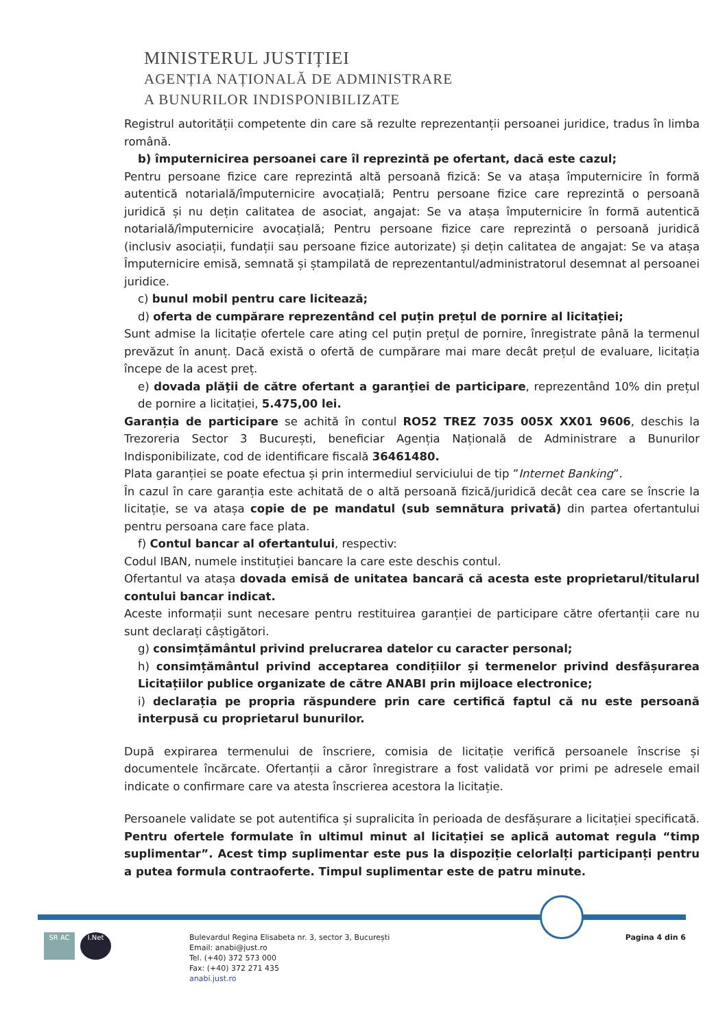MINISTERUL JUSTIȚIEI
AGENȚIA NAȚIONALĂ DE ADMINISTRARE
A BUNURILOR INDISPONIBILIZATE
Registrul autorității competente din care să rezulte reprezentanții persoanei juridice, tradus în limba română.
b) împuternicirea persoanei care îl reprezintă pe ofertant, dacă este cazul;
Pentru persoane fizice care reprezintă altă persoană fizică: Se va atașa împuternicire în formă autentică notarială/împuternicire avocațială; Pentru persoane fizice care reprezintă o persoană juridică și nu dețin calitatea de asociat, angajat: Se va atașa împuternicire în formă autentică notarială/împuternicire avocațială; Pentru persoane fizice care reprezintă o persoană juridică (inclusiv asociații, fundații sau persoane fizice autorizate) și dețin calitatea de angajat: Se va atașa Împuternicire emisă, semnată și ștampilată de reprezentantul/administratorul desemnat al persoanei juridice.
c) bunul mobil pentru care licitează;
d) oferta de cumpărare reprezentând cel puțin prețul de pornire al licitației;
Sunt admise la licitație ofertele care ating cel puțin prețul de pornire, înregistrate până la termenul prevăzut în anunț. Dacă există o ofertă de cumpărare mai mare decât prețul de evaluare, licitația începe de la acest preț.
e) dovada plăţii de către ofertant a garanţiei de participare, reprezentând 10% din prețul de pornire a licitației, 5.475,00 lei.
Garanția de participare se achită în contul RO52 TREZ 7035 005X XX01 9606, deschis la Trezoreria Sector 3 București, beneficiar Agenția Națională de Administrare a Bunurilor Indisponibilizate, cod de identificare fiscală 36461480.
Plata garanției se poate efectua și prin intermediul serviciului de tip ”Internet Banking”.
În cazul în care garanția este achitată de o altă persoană fizică/juridică decât cea care se înscrie la licitație, se va atașa copie de pe mandatul (sub semnătura privată) din partea ofertantului pentru persoana care face plata.
f) Contul bancar al ofertantului, respectiv:
Codul IBAN, numele instituției bancare la care este deschis contul.
Ofertantul va atașa dovada emisă de unitatea bancară că acesta este proprietarul/titularul contului bancar indicat.
Aceste informații sunt necesare pentru restituirea garanției de participare către ofertanții care nu sunt declarați câștigători.
g) consimțământul privind prelucrarea datelor cu caracter personal;
h) consimțământul privind acceptarea condițiilor și termenelor privind desfășurarea Licitațiilor publice organizate de către ANABI prin mijloace electronice;
i) declarația pe propria răspundere prin care certifică faptul că nu este persoană interpusă cu proprietarul bunurilor.
După expirarea termenului de înscriere, comisia de licitație verifică persoanele înscrise și documentele încărcate. Ofertanții a căror înregistrare a fost validată vor primi pe adresele email indicate o confirmare care va atesta înscrierea acestora la licitație.
Persoanele validate se pot autentifica și supralicita în perioada de desfășurare a licitației specificată. Pentru ofertele formulate în ultimul minut al licitației se aplică automat regula “timp suplimentar”. Acest timp suplimentar este pus la dispoziție celorlalți participanți pentru a putea formula contraoferte. Timpul suplimentar este de patru minute.
SR AC I.Net
Bulevardul Regina Elisabeta nr. 3, sector 3, București
Email: anabi@just.ro
Tel. (+40) 372 573 000
Fax: (+40) 372 271 435
anabi.just.ro
Pagina 4 din 6